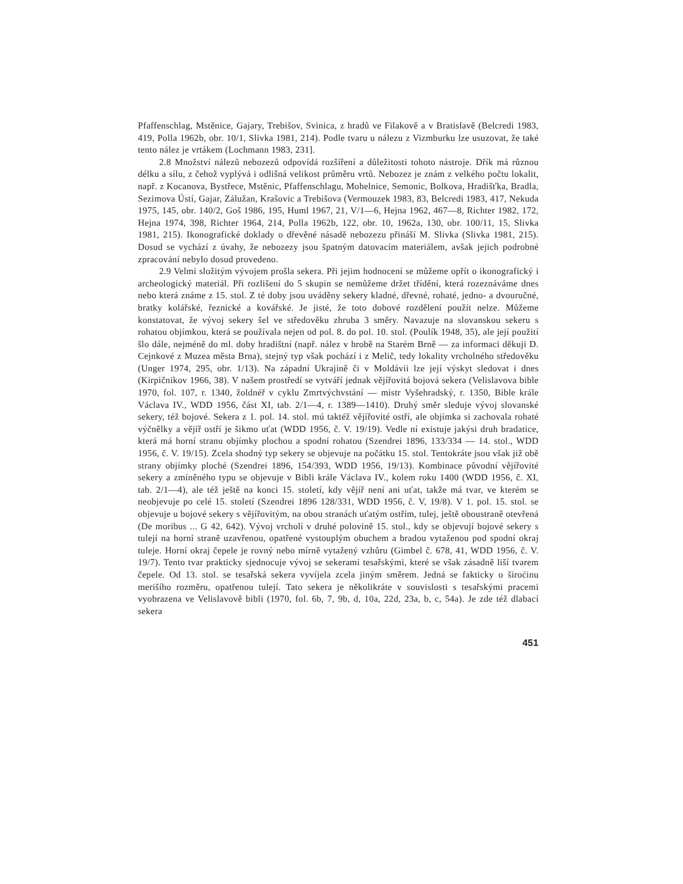Pfaffenschlag, Mstěnice, Gajary, Trebišov, Svinica, z hradů ve Filakově a v Bratislavě (Belcredi 1983, 419, Polla 1962b, obr. 10/1, Slivka 1981, 214). Podle tvaru u nálezu z Vizmburku lze usuzovat, že také tento nález je vrtákem (Lochmann 1983, 231].
2.8 Množství nálezů nebozezů odpovídá rozšíření a důležitosti tohoto nástroje. Dřík má různou délku a sílu, z čehož vyplývá i odlišná velikost průměru vrtů. Nebozez je znám z velkého počtu lokalit, např. z Kocanova, Bystřece, Mstěnic, Pfaffenschlagu, Mohelnice, Semonic, Bolkova, Hradišťka, Bradla, Sezimova Ústí, Gajar, Zálužan, Krašovic a Trebišova (Vermouzek 1983, 83, Belcredi 1983, 417, Nekuda 1975, 145, obr. 140/2, Goš 1986, 195, Huml 1967, 21, V/1—6, Hejna 1962, 467—8, Richter 1982, 172, Hejna 1974, 398, Richter 1964, 214, Polla 1962b, 122, obr. 10, 1962a, 130, obr. 100/11, 15, Slivka 1981, 215). Ikonografické doklady o dřevěné násadě nebozezu přináší M. Slivka (Slivka 1981, 215). Dosud se vychází z úvahy, že nebozezy jsou špatným datovacím materiálem, avšak jejich podrobné zpracování nebylo dosud provedeno.
2.9 Velmi složitým vývojem prošla sekera. Při jejim hodnocení se můžeme opřít o ikonografický i archeologický materiál. Při rozlišení do 5 skupin se nemůžeme držet třídění, která rozeznáváme dnes nebo která známe z 15. stol. Z té doby jsou uváděny sekery kladné, dřevné, rohaté, jedno- a dvouručné, bratky kolářské, řeznické a kovářské. Je jisté, že toto dobové rozdělení použít nelze. Můžeme konstatovat, že vývoj sekery šel ve středověku zhruba 3 směry. Navazuje na slovanskou sekeru s rohatou objímkou, která se používala nejen od pol. 8. do pol. 10. stol. (Poulík 1948, 35), ale její použití šlo dále, nejméně do ml. doby hradištní (např. nález v hrobě na Starém Brně — za informaci děkuji D. Cejnkové z Muzea města Brna), stejný typ však pochází i z Melič, tedy lokality vrcholného středověku (Unger 1974, 295, obr. 1/13). Na západní Ukrajině či v Moldávii lze její výskyt sledovat i dnes (Kirpičnikov 1966, 38). V našem prostředí se vytváří jednak vějířovitá bojová sekera (Velislavova bible 1970, fol. 107, r. 1340, žoldnéř v cyklu Zmrtvýchvstání — mistr Vyšehradský, r. 1350, Bible krále Václava IV., WDD 1956, část XI, tab. 2/1—4, r. 1389—1410). Druhý směr sleduje vývoj slovanské sekery, též bojové. Sekera z 1. pol. 14. stol. mú taktéž vějířovité ostří, ale objímka si zachovala rohaté výčnělky a vějíř ostří je šikmo uťat (WDD 1956, č. V. 19/19). Vedle ní existuje jakýsi druh bradatice, která má horní stranu objímky plochou a spodní rohatou (Szendrei 1896, 133/334 — 14. stol., WDD 1956, č. V. 19/15). Zcela shodný typ sekery se objevuje na počátku 15. stol. Tentokráte jsou však již obě strany objímky ploché (Szendrei 1896, 154/393, WDD 1956, 19/13). Kombinace původní vějířovité sekery a zmíněného typu se objevuje v Bibli krále Václava IV., kolem roku 1400 (WDD 1956, č. XI, tab. 2/1—4), ale též ještě na konci 15. století, kdy vějíř není ani uťat, takže má tvar, ve kterém se neobjevuje po celé 15. století (Szendrei 1896 128/331, WDD 1956, č. V, 19/8). V 1. pol. 15. stol. se objevuje u bojové sekery s vějířovitým, na obou stranách uťatým ostřím, tulej, ještě oboustraně otevřená (De moribus ... G 42, 642). Vývoj vrcholí v druhé polovině 15. stol., kdy se objevují bojové sekery s tulejí na horní straně uzavřenou, opatřené vystouplým obuchem a bradou vytaženou pod spodní okraj tuleje. Horní okraj čepele je rovný nebo mírně vytažený vzhůru (Gimbel č. 678, 41, WDD 1956, č. V. 19/7). Tento tvar prakticky sjednocuje vývoj se sekerami tesařskými, které se však zásadně liší tvarem čepele. Od 13. stol. se tesařská sekera vyvíjela zcela jiným směrem. Jedná se fakticky o široćinu merišího rozměru, opatřenou tulejí. Tato sekera je několikráte v souvislosti s tesařskými pracemi vyobrazena ve Velislavově bibli (1970, fol. 6b, 7, 9b, d, 10a, 22d, 23a, b, c, 54a). Je zde též dlabací sekera
451